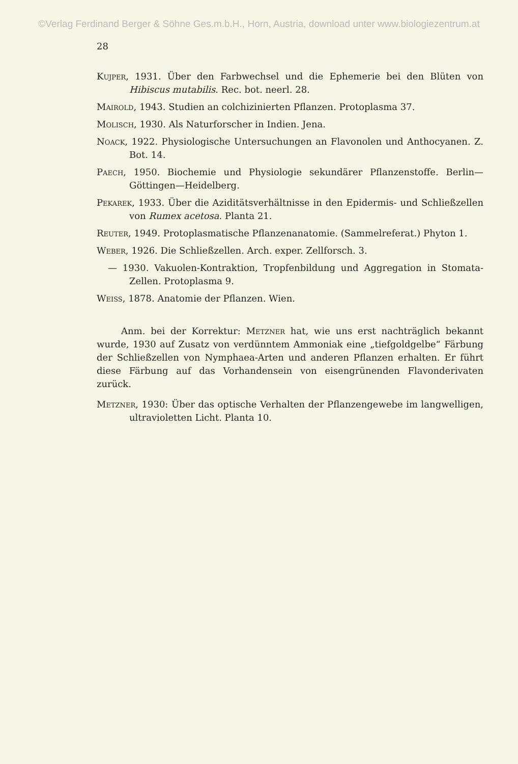©Verlag Ferdinand Berger & Söhne Ges.m.b.H., Horn, Austria, download unter www.biologiezentrum.at
28
Kujper, 1931. Über den Farbwechsel und die Ephemerie bei den Blüten von Hibiscus mutabilis. Rec. bot. neerl. 28.
Mairold, 1943. Studien an colchizinierten Pflanzen. Protoplasma 37.
Molisch, 1930. Als Naturforscher in Indien. Jena.
Noack, 1922. Physiologische Untersuchungen an Flavonolen und Anthocyanen. Z. Bot. 14.
Paech, 1950. Biochemie und Physiologie sekundärer Pflanzenstoffe. Berlin—Göttingen—Heidelberg.
Pekarek, 1933. Über die Aziditätsverhältnisse in den Epidermis- und Schließzellen von Rumex acetosa. Planta 21.
Reuter, 1949. Protoplasmatische Pflanzenanatomie. (Sammelreferat.) Phyton 1.
Weber, 1926. Die Schließzellen. Arch. exper. Zellforsch. 3.
— 1930. Vakuolen-Kontraktion, Tropfenbildung und Aggregation in Stomata-Zellen. Protoplasma 9.
Weiss, 1878. Anatomie der Pflanzen. Wien.
Anm. bei der Korrektur: Metzner hat, wie uns erst nachträglich bekannt wurde, 1930 auf Zusatz von verdünntem Ammoniak eine „tiefgoldgelbe“ Färbung der Schließzellen von Nymphaea-Arten und anderen Pflanzen erhalten. Er führt diese Färbung auf das Vorhandensein von eisengrünenden Flavonderivaten zurück.
Metzner, 1930: Über das optische Verhalten der Pflanzengewebe im langwelligen, ultravioletten Licht. Planta 10.